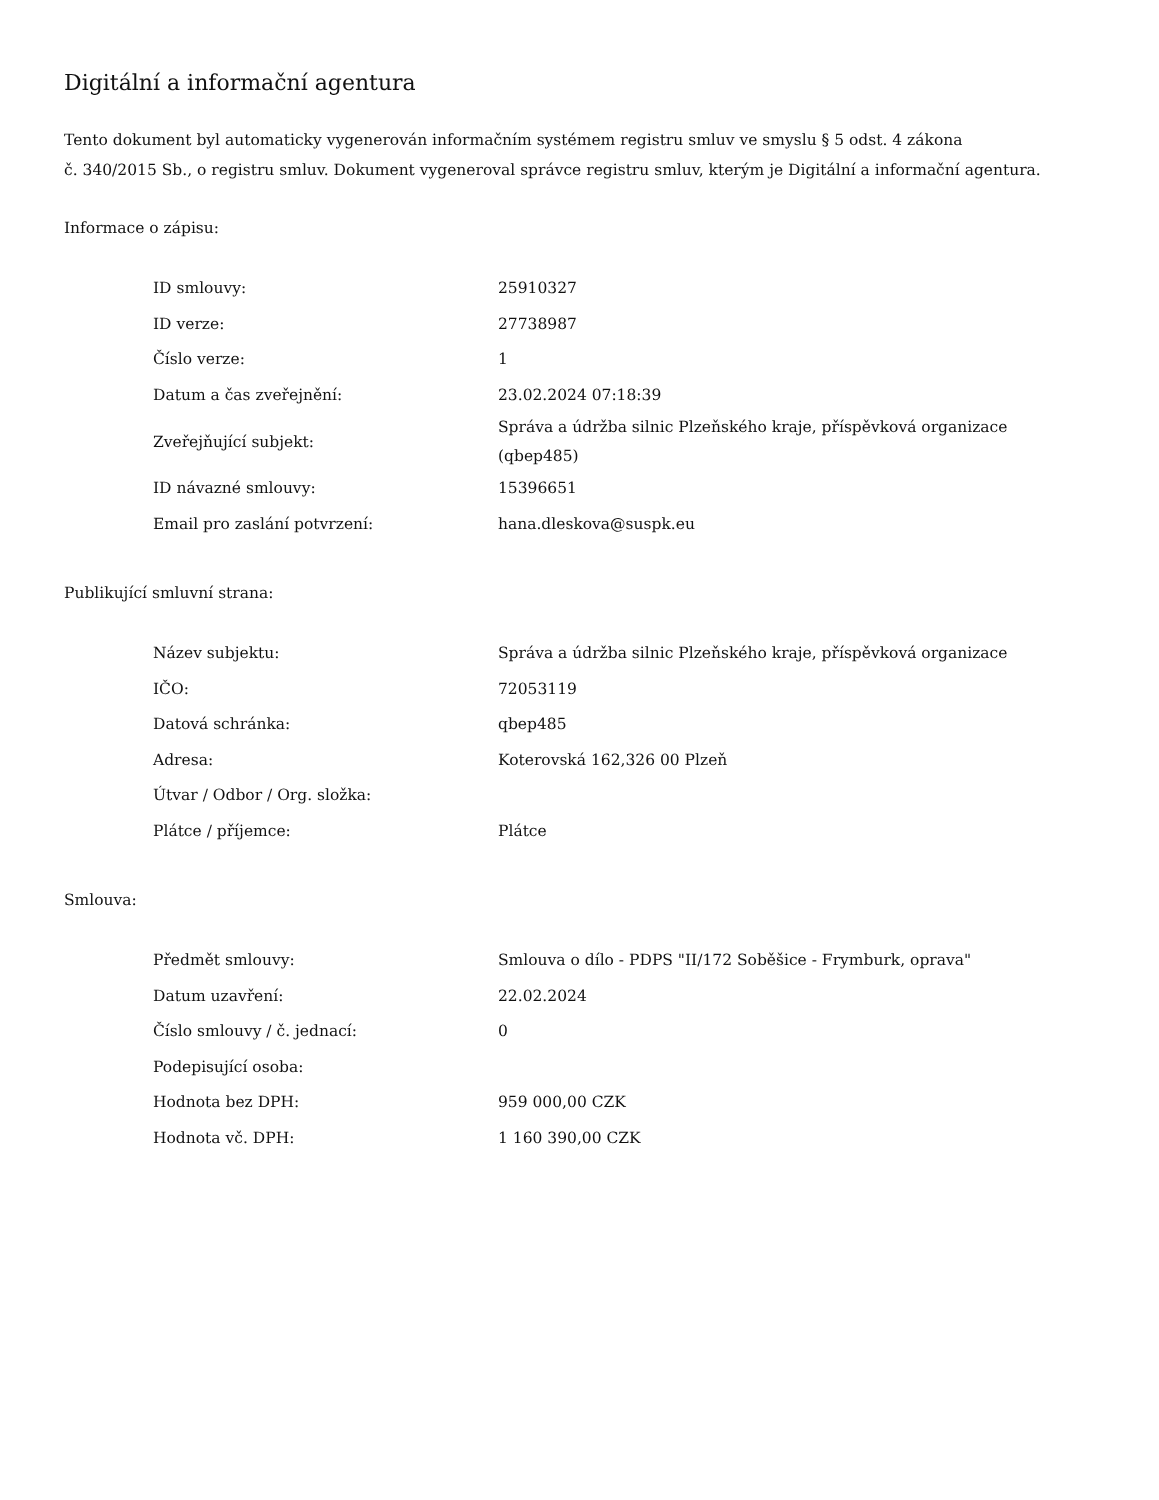Digitální a informační agentura
Tento dokument byl automaticky vygenerován informačním systémem registru smluv ve smyslu § 5 odst. 4 zákona
č. 340/2015 Sb., o registru smluv. Dokument vygeneroval správce registru smluv, kterým je Digitální a informační agentura.
Informace o zápisu:
| ID smlouvy: | 25910327 |
| ID verze: | 27738987 |
| Číslo verze: | 1 |
| Datum a čas zveřejnění: | 23.02.2024 07:18:39 |
| Zveřejňující subjekt: | Správa a údržba silnic Plzeňského kraje, příspěvková organizace (qbep485) |
| ID návazné smlouvy: | 15396651 |
| Email pro zaslání potvrzení: | hana.dleskova@suspk.eu |
Publikující smluvní strana:
| Název subjektu: | Správa a údržba silnic Plzeňského kraje, příspěvková organizace |
| IČO: | 72053119 |
| Datová schránka: | qbep485 |
| Adresa: | Koterovská 162,326 00 Plzeň |
| Útvar / Odbor / Org. složka: | |
| Plátce / příjemce: | Plátce |
Smlouva:
| Předmět smlouvy: | Smlouva o dílo - PDPS "II/172 Soběšice - Frymburk, oprava" |
| Datum uzavření: | 22.02.2024 |
| Číslo smlouvy / č. jednací: | 0 |
| Podepisující osoba: | |
| Hodnota bez DPH: | 959 000,00 CZK |
| Hodnota vč. DPH: | 1 160 390,00 CZK |